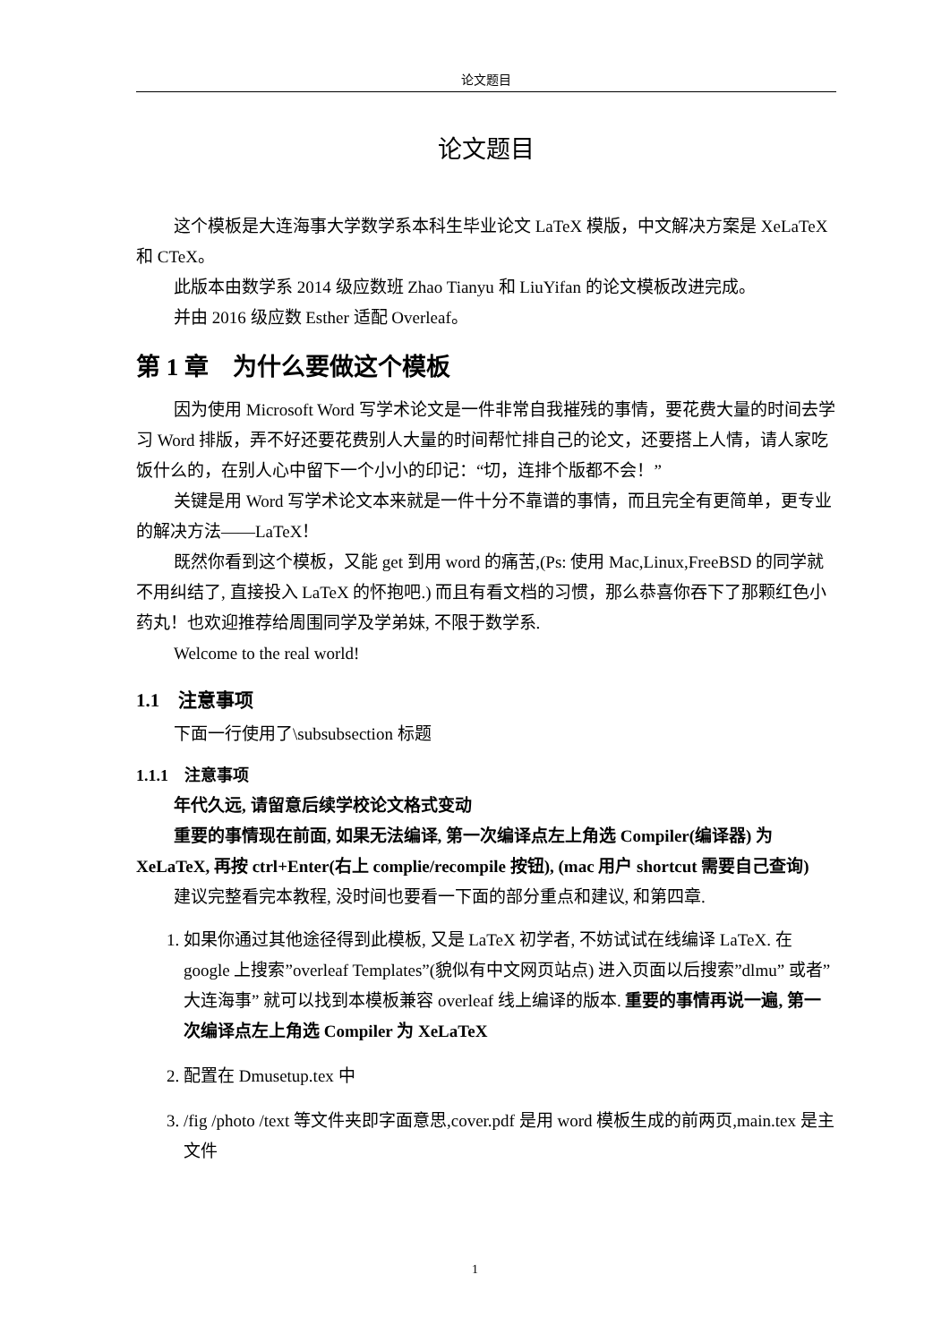论文题目
论文题目
这个模板是大连海事大学数学系本科生毕业论文 LaTeX 模版，中文解决方案是 XeLaTeX 和 CTeX。
此版本由数学系 2014 级应数班 Zhao Tianyu 和 LiuYifan 的论文模板改进完成。
并由 2016 级应数 Esther 适配 Overleaf。
第 1 章　为什么要做这个模板
因为使用 Microsoft Word 写学术论文是一件非常自我摧残的事情，要花费大量的时间去学习 Word 排版，弄不好还要花费别人大量的时间帮忙排自己的论文，还要搭上人情，请人家吃饭什么的，在别人心中留下一个小小的印记：“切，连排个版都不会！”
关键是用 Word 写学术论文本来就是一件十分不靠谱的事情，而且完全有更简单，更专业的解决方法——LaTeX！
既然你看到这个模板，又能 get 到用 word 的痛苦,(Ps: 使用 Mac,Linux,FreeBSD 的同学就不用纠结了, 直接投入 LaTeX 的怀抱吧.) 而且有看文档的习惯，那么恭喜你吞下了那颗红色小药丸！也欢迎推荐给周围同学及学弟妹, 不限于数学系.
Welcome to the real world!
1.1　注意事项
下面一行使用了\subsubsection 标题
1.1.1　注意事项
年代久远, 请留意后续学校论文格式变动
重要的事情现在前面, 如果无法编译, 第一次编译点左上角选 Compiler(编译器) 为 XeLaTeX, 再按 ctrl+Enter(右上 complie/recompile 按钮), (mac 用户 shortcut 需要自己查询)
建议完整看完本教程, 没时间也要看一下面的部分重点和建议, 和第四章.
1. 如果你通过其他途径得到此模板, 又是 LaTeX 初学者, 不妨试试在线编译 LaTeX. 在 google 上搜索”overleaf Templates”(貌似有中文网页站点) 进入页面以后搜索”dlmu” 或者” 大连海事” 就可以找到本模板兼容 overleaf 线上编译的版本. 重要的事情再说一遍, 第一次编译点左上角选 Compiler 为 XeLaTeX
2. 配置在 Dmusetup.tex 中
3. /fig /photo /text 等文件夹即字面意思,cover.pdf 是用 word 模板生成的前两页,main.tex 是主文件
1